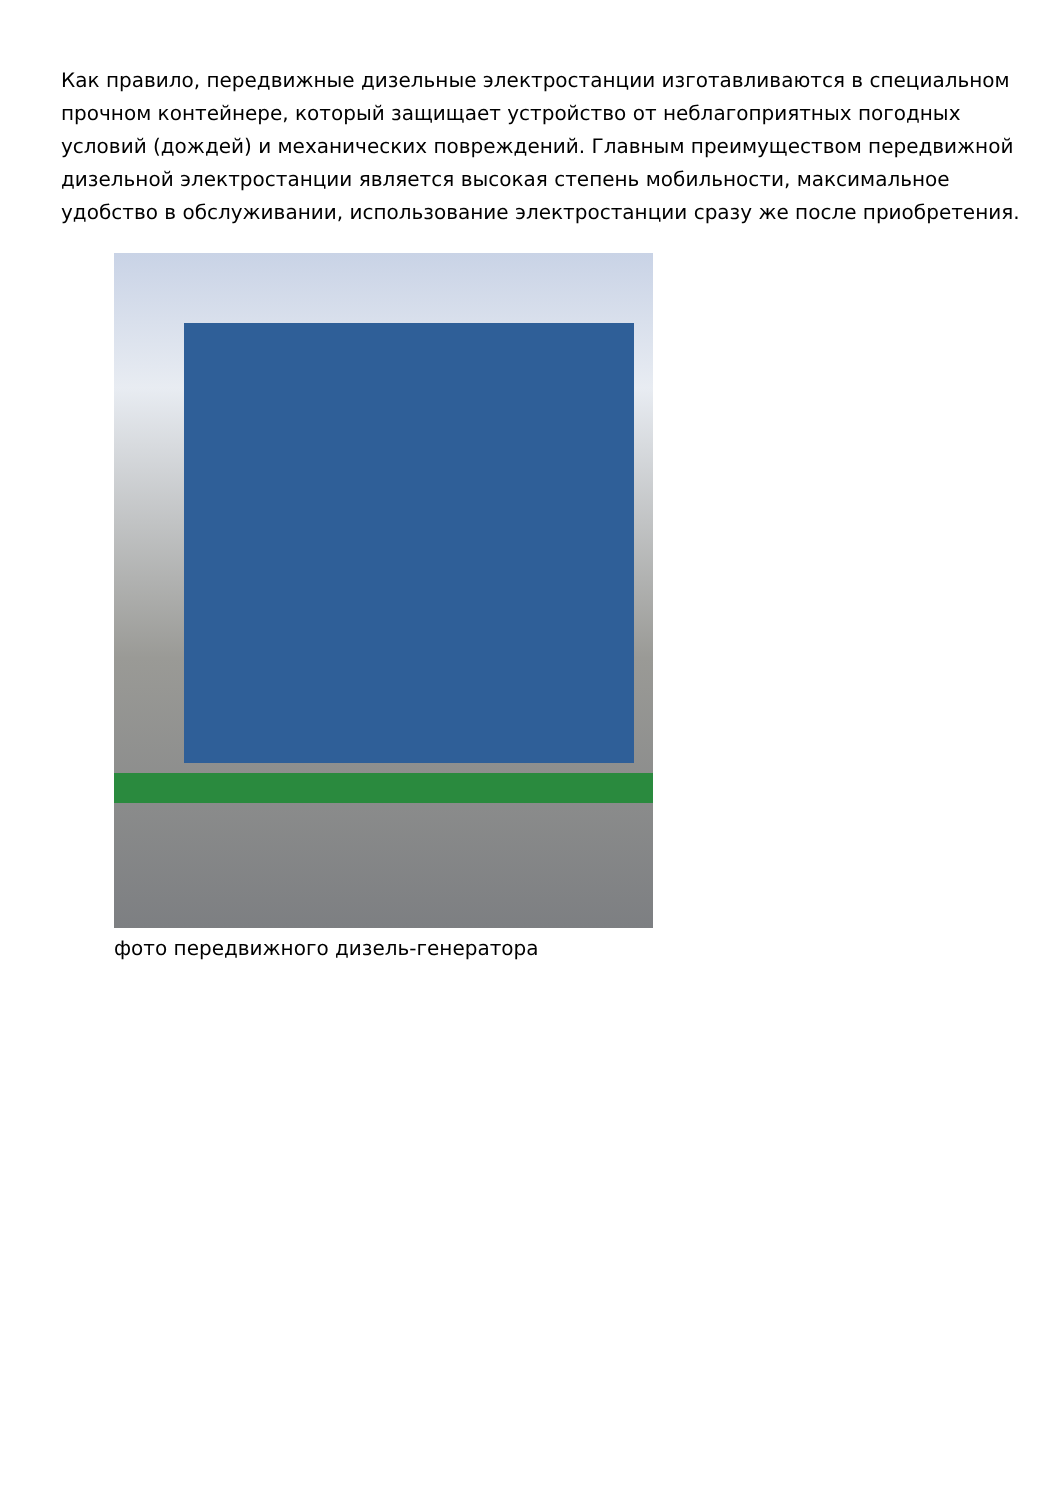Как правило, передвижные дизельные электростанции изготавливаются в специальном прочном контейнере, который защищает устройство от неблагоприятных погодных условий (дождей) и механических повреждений. Главным преимуществом передвижной дизельной электростанции является высокая степень мобильности, максимальное удобство в обслуживании, использование электростанции сразу же после приобретения.
фото передвижного дизель-генератора